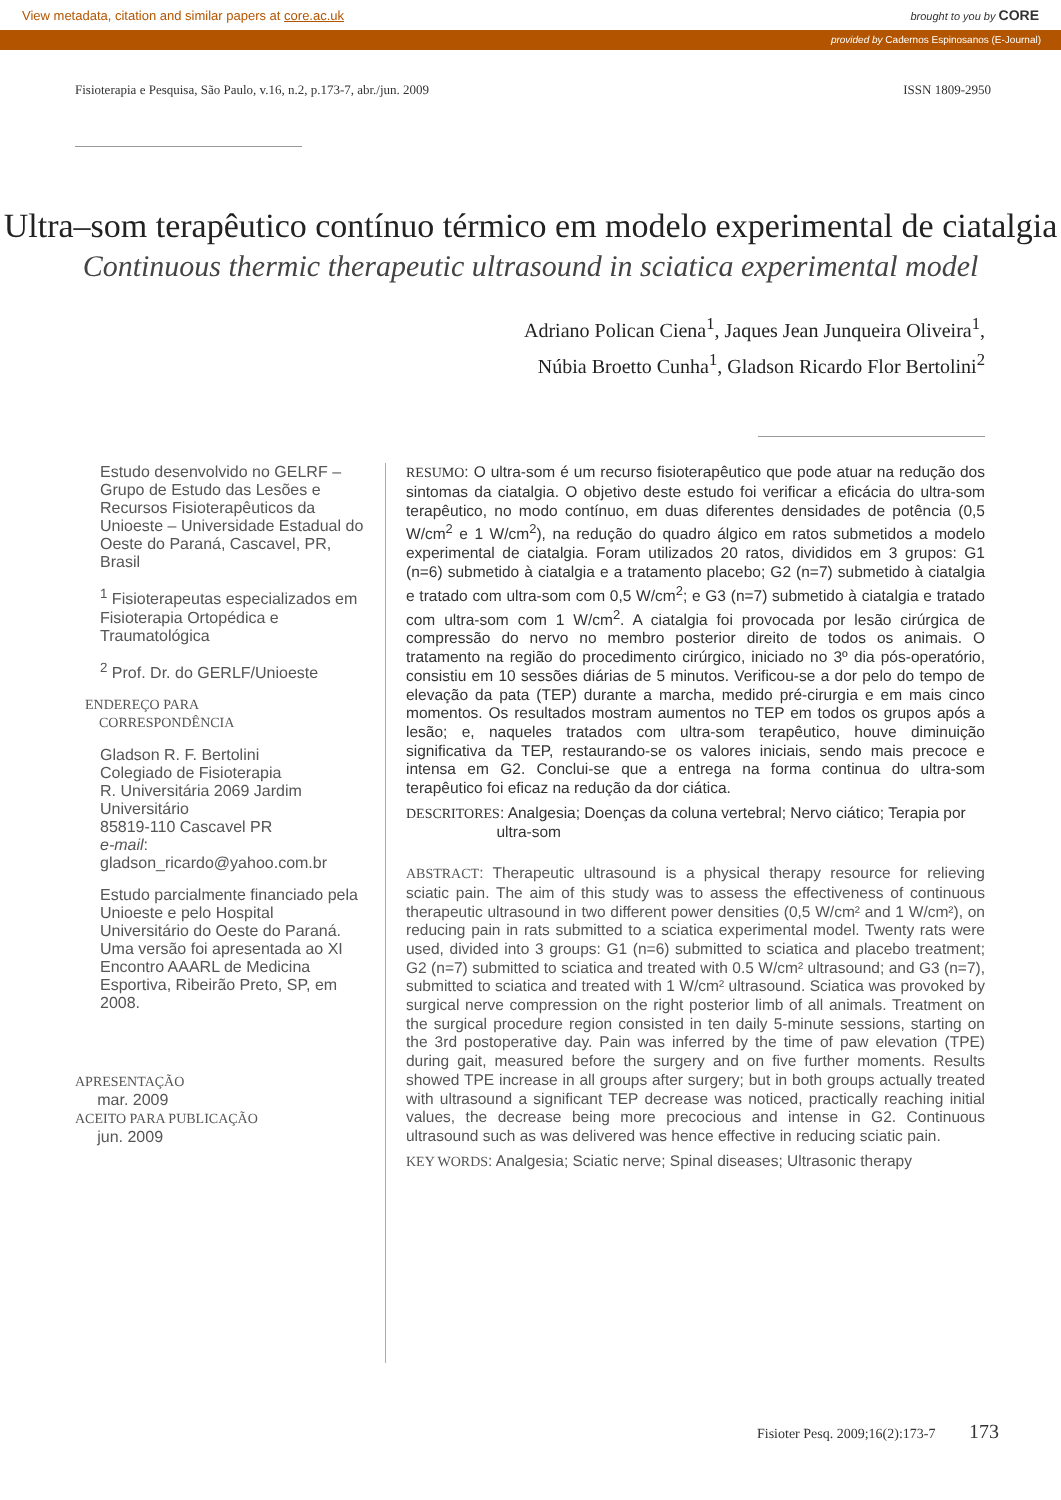View metadata, citation and similar papers at core.ac.uk brought to you by CORE
provided by Cadernos Espinosanos (E-Journal)
Fisioterapia e Pesquisa, São Paulo, v.16, n.2, p.173-7, abr./jun. 2009 ISSN 1809-2950
Ultra–som terapêutico contínuo térmico em modelo experimental de ciatalgia
Continuous thermic therapeutic ultrasound in sciatica experimental model
Adriano Polican Ciena<sup>1</sup>, Jaques Jean Junqueira Oliveira<sup>1</sup>,
Núbia Broetto Cunha<sup>1</sup>, Gladson Ricardo Flor Bertolini<sup>2</sup>
Estudo desenvolvido no GELRF – Grupo de Estudo das Lesões e Recursos Fisioterapêuticos da Unioeste – Universidade Estadual do Oeste do Paraná, Cascavel, PR, Brasil
<sup>1</sup> Fisioterapeutas especializados em Fisioterapia Ortopédica e Traumatológica
<sup>2</sup> Prof. Dr. do GERLF/Unioeste
ENDEREÇO PARA
CORRESPONDÊNCIA
Gladson R. F. Bertolini
Colegiado de Fisioterapia
R. Universitária 2069 Jardim Universitário
85819-110 Cascavel PR
e-mail:
gladson_ricardo@yahoo.com.br
Estudo parcialmente financiado pela Unioeste e pelo Hospital Universitário do Oeste do Paraná. Uma versão foi apresentada ao XI Encontro AAARL de Medicina Esportiva, Ribeirão Preto, SP, em 2008.
APRESENTAÇÃO
mar. 2009
ACEITO PARA PUBLICAÇÃO
jun. 2009
RESUMO: O ultra-som é um recurso fisioterapêutico que pode atuar na redução dos sintomas da ciatalgia. O objetivo deste estudo foi verificar a eficácia do ultra-som terapêutico, no modo contínuo, em duas diferentes densidades de potência (0,5 W/cm<sup>2</sup> e 1 W/cm<sup>2</sup>), na redução do quadro álgico em ratos submetidos a modelo experimental de ciatalgia. Foram utilizados 20 ratos, divididos em 3 grupos: G1 (n=6) submetido à ciatalgia e a tratamento placebo; G2 (n=7) submetido à ciatalgia e tratado com ultra-som com 0,5 W/cm<sup>2</sup>; e G3 (n=7) submetido à ciatalgia e tratado com ultra-som com 1 W/cm<sup>2</sup>. A ciatalgia foi provocada por lesão cirúrgica de compressão do nervo no membro posterior direito de todos os animais. O tratamento na região do procedimento cirúrgico, iniciado no 3º dia pós-operatório, consistiu em 10 sessões diárias de 5 minutos. Verificou-se a dor pelo do tempo de elevação da pata (TEP) durante a marcha, medido pré-cirurgia e em mais cinco momentos. Os resultados mostram aumentos no TEP em todos os grupos após a lesão; e, naqueles tratados com ultra-som terapêutico, houve diminuição significativa da TEP, restaurando-se os valores iniciais, sendo mais precoce e intensa em G2. Conclui-se que a entrega na forma continua do ultra-som terapêutico foi eficaz na redução da dor ciática.
DESCRITORES: Analgesia; Doenças da coluna vertebral; Nervo ciático; Terapia por
ultra-som
ABSTRACT: Therapeutic ultrasound is a physical therapy resource for relieving sciatic pain. The aim of this study was to assess the effectiveness of continuous therapeutic ultrasound in two different power densities (0,5 W/cm² and 1 W/cm²), on reducing pain in rats submitted to a sciatica experimental model. Twenty rats were used, divided into 3 groups: G1 (n=6) submitted to sciatica and placebo treatment; G2 (n=7) submitted to sciatica and treated with 0.5 W/cm² ultrasound; and G3 (n=7), submitted to sciatica and treated with 1 W/cm² ultrasound. Sciatica was provoked by surgical nerve compression on the right posterior limb of all animals. Treatment on the surgical procedure region consisted in ten daily 5-minute sessions, starting on the 3rd postoperative day. Pain was inferred by the time of paw elevation (TPE) during gait, measured before the surgery and on five further moments. Results showed TPE increase in all groups after surgery; but in both groups actually treated with ultrasound a significant TEP decrease was noticed, practically reaching initial values, the decrease being more precocious and intense in G2. Continuous ultrasound such as was delivered was hence effective in reducing sciatic pain.
KEY WORDS: Analgesia; Sciatic nerve; Spinal diseases; Ultrasonic therapy
Fisioter Pesq. 2009;16(2):173-7 173